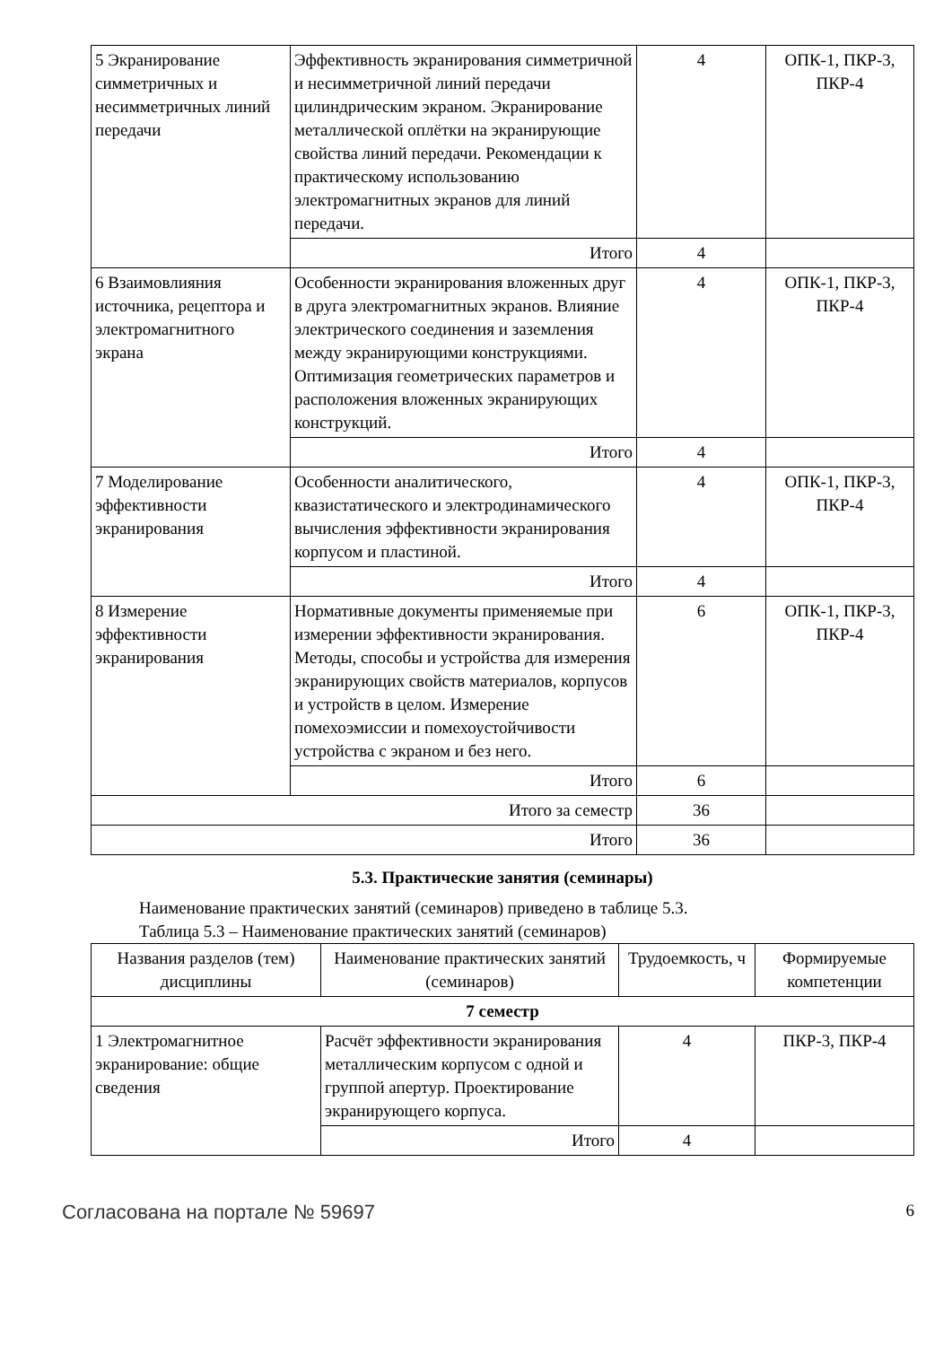| 5 Экранирование симметричных и несимметричных линий передачи | Эффективность экранирования симметричной и несимметричной линий передачи цилиндрическим экраном. Экранирование металлической оплётки на экранирующие свойства линий передачи. Рекомендации к практическому использованию электромагнитных экранов для линий передачи. | 4 | ОПК-1, ПКР-3, ПКР-4 |
| | Итого | 4 | |
| 6 Взаимовлияния источника, рецептора и электромагнитного экрана | Особенности экранирования вложенных друг в друга электромагнитных экранов. Влияние электрического соединения и заземления между экранирующими конструкциями. Оптимизация геометрических параметров и расположения вложенных экранирующих конструкций. | 4 | ОПК-1, ПКР-3, ПКР-4 |
| | Итого | 4 | |
| 7 Моделирование эффективности экранирования | Особенности аналитического, квазистатического и электродинамического вычисления эффективности экранирования корпусом и пластиной. | 4 | ОПК-1, ПКР-3, ПКР-4 |
| | Итого | 4 | |
| 8 Измерение эффективности экранирования | Нормативные документы применяемые при измерении эффективности экранирования. Методы, способы и устройства для измерения экранирующих свойств материалов, корпусов и устройств в целом. Измерение помехоэмиссии и помехоустойчивости устройства с экраном и без него. | 6 | ОПК-1, ПКР-3, ПКР-4 |
| | Итого | 6 | |
| Итого за семестр | | 36 | |
| Итого | | 36 | |
5.3. Практические занятия (семинары)
Наименование практических занятий (семинаров) приведено в таблице 5.3.
Таблица 5.3 – Наименование практических занятий (семинаров)
| Названия разделов (тем) дисциплины | Наименование практических занятий (семинаров) | Трудоемкость, ч | Формируемые компетенции |
| --- | --- | --- | --- |
| 7 семестр | | | |
| 1 Электромагнитное экранирование: общие сведения | Расчёт эффективности экранирования металлическим корпусом с одной и группой апертур. Проектирование экранирующего корпуса. | 4 | ПКР-3, ПКР-4 |
| | Итого | 4 | |
Согласована на портале № 59697 6